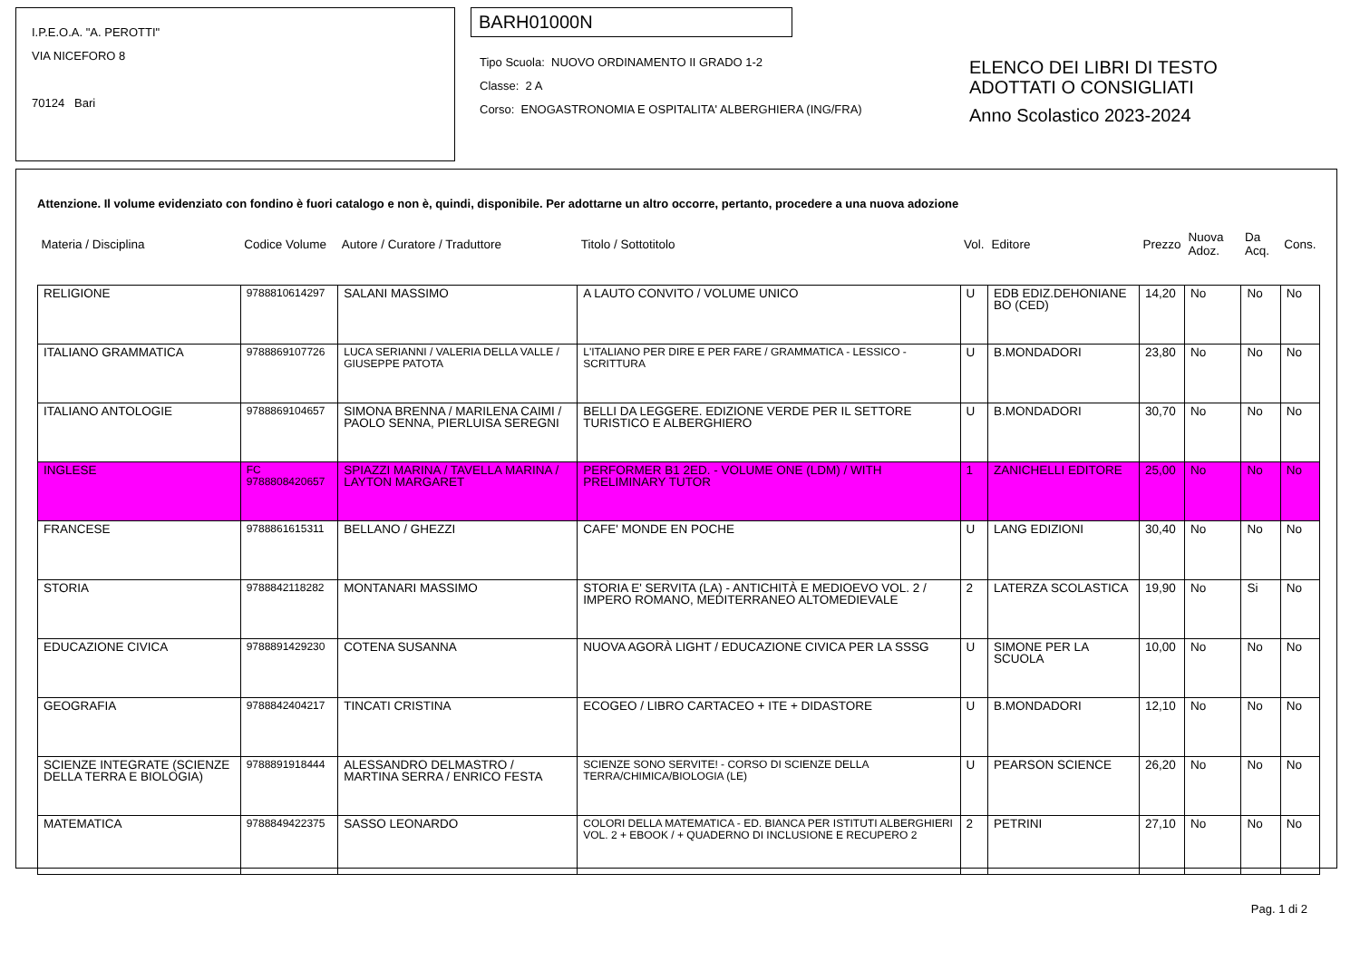I.P.E.O.A. "A. PEROTTI"
VIA NICEFORO 8
70124 Bari
BARH01000N
Tipo Scuola: NUOVO ORDINAMENTO II GRADO 1-2
Classe: 2 A
Corso: ENOGASTRONOMIA E OSPITALITA' ALBERGHIERA (ING/FRA)
ELENCO DEI LIBRI DI TESTO
ADOTTATI O CONSIGLIATI
Anno Scolastico 2023-2024
Attenzione. Il volume evidenziato con fondino è fuori catalogo e non è, quindi, disponibile. Per adottarne un altro occorre, pertanto, procedere a una nuova adozione
| Materia / Disciplina | Codice Volume | Autore / Curatore / Traduttore | Titolo / Sottotitolo | Vol. | Editore | Prezzo | Nuova Adoz. | Da Acq. | Cons. |
| --- | --- | --- | --- | --- | --- | --- | --- | --- | --- |
| RELIGIONE | 9788810614297 | SALANI MASSIMO | A LAUTO CONVITO / VOLUME UNICO | U | EDB EDIZ.DEHONIANE BO (CED) | 14,20 | No | No | No |
| ITALIANO GRAMMATICA | 9788869107726 | LUCA SERIANNI / VALERIA DELLA VALLE / GIUSEPPE PATOTA | L'ITALIANO PER DIRE E PER FARE / GRAMMATICA - LESSICO - SCRITTURA | U | B.MONDADORI | 23,80 | No | No | No |
| ITALIANO ANTOLOGIE | 9788869104657 | SIMONA BRENNA / MARILENA CAIMI / PAOLO SENNA, PIERLUISA SEREGNI | BELLI DA LEGGERE. EDIZIONE VERDE PER IL SETTORE TURISTICO E ALBERGHIERO | U | B.MONDADORI | 30,70 | No | No | No |
| INGLESE | FC 9788808420657 | SPIAZZI MARINA / TAVELLA MARINA / LAYTON MARGARET | PERFORMER B1 2ED. - VOLUME ONE (LDM) / WITH PRELIMINARY TUTOR | 1 | ZANICHELLI EDITORE | 25,00 | No | No | No |
| FRANCESE | 9788861615311 | BELLANO / GHEZZI | CAFE' MONDE EN POCHE | U | LANG EDIZIONI | 30,40 | No | No | No |
| STORIA | 9788842118282 | MONTANARI MASSIMO | STORIA E' SERVITA (LA) - ANTICHITÀ E MEDIOEVO VOL. 2 / IMPERO ROMANO, MEDITERRANEO ALTOMEDIEVALE | 2 | LATERZA SCOLASTICA | 19,90 | No | Si | No |
| EDUCAZIONE CIVICA | 9788891429230 | COTENA SUSANNA | NUOVA AGORÀ LIGHT / EDUCAZIONE CIVICA PER LA SSSG | U | SIMONE PER LA SCUOLA | 10,00 | No | No | No |
| GEOGRAFIA | 9788842404217 | TINCATI CRISTINA | ECOGEO / LIBRO CARTACEO + ITE + DIDASTORE | U | B.MONDADORI | 12,10 | No | No | No |
| SCIENZE INTEGRATE (SCIENZE DELLA TERRA E BIOLOGIA) | 9788891918444 | ALESSANDRO DELMASTRO / MARTINA SERRA / ENRICO FESTA | SCIENZE SONO SERVITE! - CORSO DI SCIENZE DELLA TERRA/CHIMICA/BIOLOGIA (LE) | U | PEARSON SCIENCE | 26,20 | No | No | No |
| MATEMATICA | 9788849422375 | SASSO LEONARDO | COLORI DELLA MATEMATICA - ED. BIANCA PER ISTITUTI ALBERGHIERI VOL. 2 + EBOOK / + QUADERNO DI INCLUSIONE E RECUPERO 2 | 2 | PETRINI | 27,10 | No | No | No |
Pag. 1 di 2